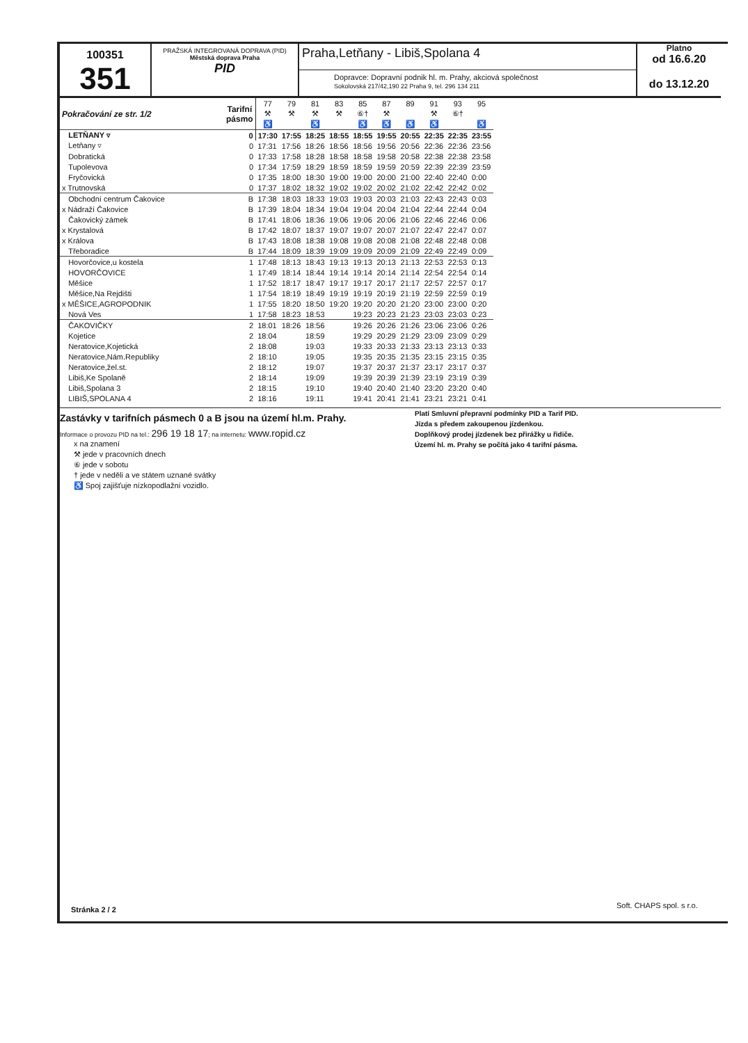100351
351
PRAŽSKÁ INTEGROVANÁ DOPRAVA (PID)
Městská doprava Praha
PID
Praha,Letňany - Libiš,Spolana 4
Dopravce: Dopravní podnik hl. m. Prahy, akciová společnost
Sokolovská 217/42,190 22 Praha 9, tel. 296 134 211
Platno
od 16.6.20
do 13.12.20
| Pokračování ze str. 1/2 | Tarifní pásmo | 77 | 79 | 81 | 83 | 85 | 87 | 89 | 91 | 93 | 95 |
| --- | --- | --- | --- | --- | --- | --- | --- | --- | --- | --- | --- |
| | | ⚒ | ⚒ | ⚒ | ⚒ | ⑥† | ⚒ | | ⚒ | ⑥† | |
| | | ♿ | | ♿ | | ♿ | ♿ | ♿ | ♿ | | ♿ |
| LETŇANY ▿ | 0 | 17:30 | 17:55 | 18:25 | 18:55 | 18:55 | 19:55 | 20:55 | 22:35 | 22:35 | 23:55 |
| Letňany ▿ | 0 | 17:31 | 17:56 | 18:26 | 18:56 | 18:56 | 19:56 | 20:56 | 22:36 | 22:36 | 23:56 |
| Dobratická | 0 | 17:33 | 17:58 | 18:28 | 18:58 | 18:58 | 19:58 | 20:58 | 22:38 | 22:38 | 23:58 |
| Tupolevova | 0 | 17:34 | 17:59 | 18:29 | 18:59 | 18:59 | 19:59 | 20:59 | 22:39 | 22:39 | 23:59 |
| Fryčovická | 0 | 17:35 | 18:00 | 18:30 | 19:00 | 19:00 | 20:00 | 21:00 | 22:40 | 22:40 | 0:00 |
| x Trutnovská | 0 | 17:37 | 18:02 | 18:32 | 19:02 | 19:02 | 20:02 | 21:02 | 22:42 | 22:42 | 0:02 |
| Obchodní centrum Čakovice | B | 17:38 | 18:03 | 18:33 | 19:03 | 19:03 | 20:03 | 21:03 | 22:43 | 22:43 | 0:03 |
| x Nádraží Čakovice | B | 17:39 | 18:04 | 18:34 | 19:04 | 19:04 | 20:04 | 21:04 | 22:44 | 22:44 | 0:04 |
| Čakovický zámek | B | 17:41 | 18:06 | 18:36 | 19:06 | 19:06 | 20:06 | 21:06 | 22:46 | 22:46 | 0:06 |
| x Krystalová | B | 17:42 | 18:07 | 18:37 | 19:07 | 19:07 | 20:07 | 21:07 | 22:47 | 22:47 | 0:07 |
| x Králova | B | 17:43 | 18:08 | 18:38 | 19:08 | 19:08 | 20:08 | 21:08 | 22:48 | 22:48 | 0:08 |
| Třeboradice | B | 17:44 | 18:09 | 18:39 | 19:09 | 19:09 | 20:09 | 21:09 | 22:49 | 22:49 | 0:09 |
| Hovorčovice,u kostela | 1 | 17:48 | 18:13 | 18:43 | 19:13 | 19:13 | 20:13 | 21:13 | 22:53 | 22:53 | 0:13 |
| HOVORČOVICE | 1 | 17:49 | 18:14 | 18:44 | 19:14 | 19:14 | 20:14 | 21:14 | 22:54 | 22:54 | 0:14 |
| Měšice | 1 | 17:52 | 18:17 | 18:47 | 19:17 | 19:17 | 20:17 | 21:17 | 22:57 | 22:57 | 0:17 |
| Měšice,Na Rejdišti | 1 | 17:54 | 18:19 | 18:49 | 19:19 | 19:19 | 20:19 | 21:19 | 22:59 | 22:59 | 0:19 |
| x MĚŠICE,AGROPODNIK | 1 | 17:55 | 18:20 | 18:50 | 19:20 | 19:20 | 20:20 | 21:20 | 23:00 | 23:00 | 0:20 |
| Nová Ves | 1 | 17:58 | 18:23 | 18:53 | | 19:23 | 20:23 | 21:23 | 23:03 | 23:03 | 0:23 |
| ČAKOVIČKY | 2 | 18:01 | 18:26 | 18:56 | | 19:26 | 20:26 | 21:26 | 23:06 | 23:06 | 0:26 |
| Kojetice | 2 | 18:04 | | 18:59 | | 19:29 | 20:29 | 21:29 | 23:09 | 23:09 | 0:29 |
| Neratovice,Kojetická | 2 | 18:08 | | 19:03 | | 19:33 | 20:33 | 21:33 | 23:13 | 23:13 | 0:33 |
| Neratovice,Nám.Republiky | 2 | 18:10 | | 19:05 | | 19:35 | 20:35 | 21:35 | 23:15 | 23:15 | 0:35 |
| Neratovice,žel.st. | 2 | 18:12 | | 19:07 | | 19:37 | 20:37 | 21:37 | 23:17 | 23:17 | 0:37 |
| Libiš,Ke Spolaně | 2 | 18:14 | | 19:09 | | 19:39 | 20:39 | 21:39 | 23:19 | 23:19 | 0:39 |
| Libiš,Spolana 3 | 2 | 18:15 | | 19:10 | | 19:40 | 20:40 | 21:40 | 23:20 | 23:20 | 0:40 |
| LIBIŠ,SPOLANA 4 | 2 | 18:16 | | 19:11 | | 19:41 | 20:41 | 21:41 | 23:21 | 23:21 | 0:41 |
Zastávky v tarifních pásmech 0 a B jsou na území hl.m. Prahy.
Informace o provozu PID na tel.: 296 19 18 17; na internetu: www.ropid.cz
x na znamení
⚒ jede v pracovních dnech
⑥ jede v sobotu
† jede v neděli a ve státem uznané svátky
♿ Spoj zajišťuje nízkopodlažní vozidlo.
Platí Smluvní přepravní podmínky PID a Tarif PID.
Jízda s předem zakoupenou jízdenkou.
Doplňkový prodej jízdenek bez přirážky u řidiče.
Území hl. m. Prahy se počítá jako 4 tarifní pásma.
Stránka 2 / 2 Soft. CHAPS spol. s r.o.